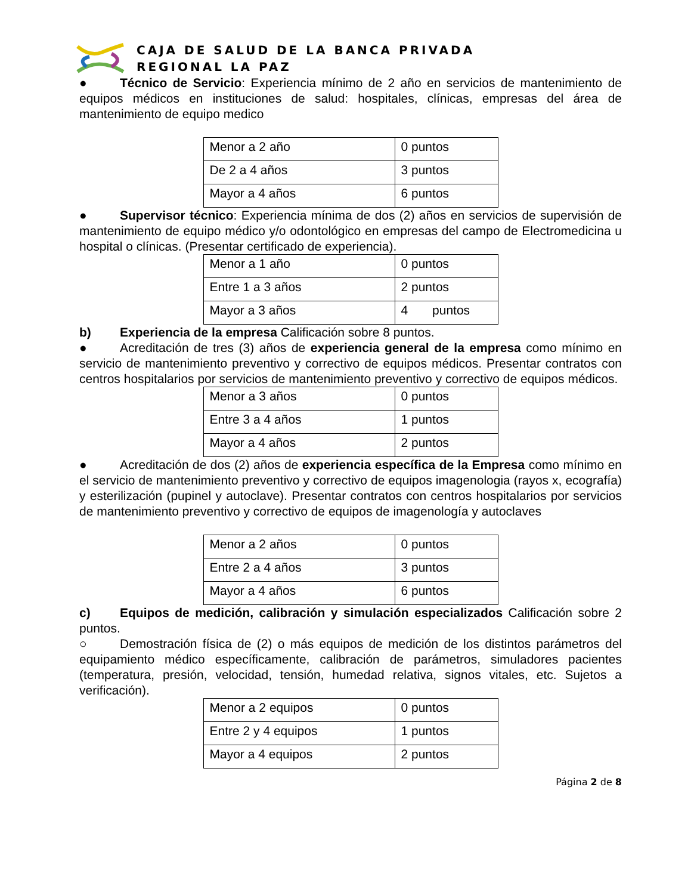CAJA DE SALUD DE LA BANCA PRIVADA
REGIONAL LA PAZ
● Técnico de Servicio: Experiencia mínimo de 2 año en servicios de mantenimiento de equipos médicos en instituciones de salud: hospitales, clínicas, empresas del área de mantenimiento de equipo medico
| Menor a 2 año | 0 puntos |
| De 2 a 4 años | 3 puntos |
| Mayor a 4 años | 6 puntos |
● Supervisor técnico: Experiencia mínima de dos (2) años en servicios de supervisión de mantenimiento de equipo médico y/o odontológico en empresas del campo de Electromedicina u hospital o clínicas. (Presentar certificado de experiencia).
| Menor a 1 año | 0 puntos |
| Entre 1 a 3 años | 2 puntos |
| Mayor a 3 años | 4 puntos |
b) Experiencia de la empresa Calificación sobre 8 puntos.
● Acreditación de tres (3) años de experiencia general de la empresa como mínimo en servicio de mantenimiento preventivo y correctivo de equipos médicos. Presentar contratos con centros hospitalarios por servicios de mantenimiento preventivo y correctivo de equipos médicos.
| Menor a 3 años | 0 puntos |
| Entre 3 a 4 años | 1 puntos |
| Mayor a 4 años | 2 puntos |
● Acreditación de dos (2) años de experiencia específica de la Empresa como mínimo en el servicio de mantenimiento preventivo y correctivo de equipos imagenologia (rayos x, ecografía) y esterilización (pupinel y autoclave). Presentar contratos con centros hospitalarios por servicios de mantenimiento preventivo y correctivo de equipos de imagenología y autoclaves
| Menor a 2 años | 0 puntos |
| Entre 2 a 4 años | 3 puntos |
| Mayor a 4 años | 6 puntos |
c) Equipos de medición, calibración y simulación especializados Calificación sobre 2 puntos.
○ Demostración física de (2) o más equipos de medición de los distintos parámetros del equipamiento médico específicamente, calibración de parámetros, simuladores pacientes (temperatura, presión, velocidad, tensión, humedad relativa, signos vitales, etc. Sujetos a verificación).
| Menor a 2 equipos | 0 puntos |
| Entre 2 y 4 equipos | 1 puntos |
| Mayor a 4 equipos | 2 puntos |
Página 2 de 8